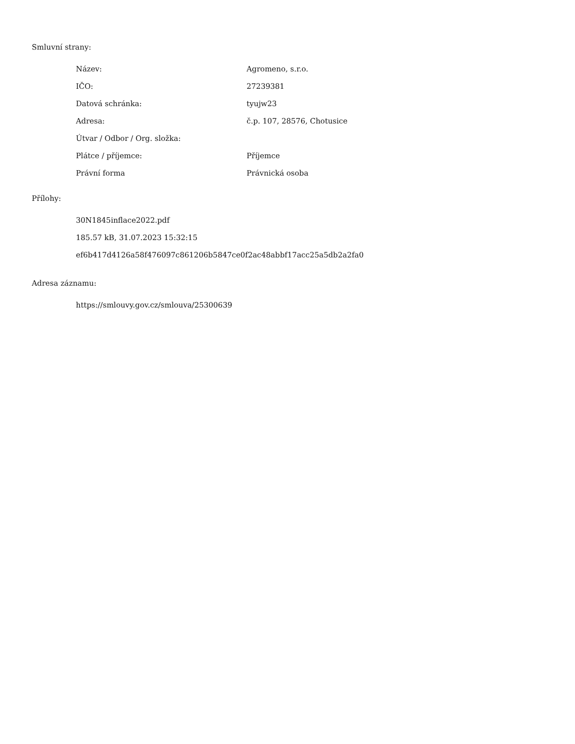Smluvní strany:
| Název: | Agromeno, s.r.o. |
| IČO: | 27239381 |
| Datová schránka: | tyujw23 |
| Adresa: | č.p. 107, 28576, Chotusice |
| Útvar / Odbor / Org. složka: | |
| Plátce / příjemce: | Příjemce |
| Právní forma | Právnická osoba |
Přílohy:
30N1845inflace2022.pdf
185.57 kB, 31.07.2023 15:32:15
ef6b417d4126a58f476097c861206b5847ce0f2ac48abbf17acc25a5db2a2fa0
Adresa záznamu:
https://smlouvy.gov.cz/smlouva/25300639